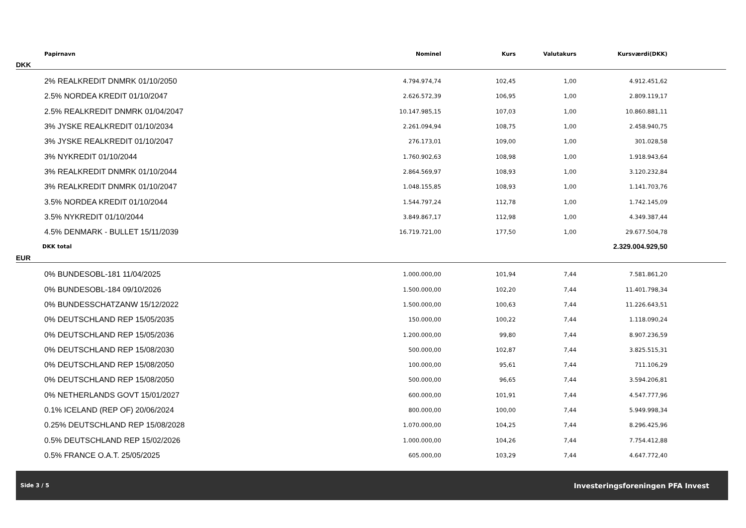| Papirnavn | Nominel | Kurs | Valutakurs | Kursværdi(DKK) | |
| --- | --- | --- | --- | --- | --- |
| DKK | | | | | |
| 2% REALKREDIT DNMRK 01/10/2050 | 4.794.974,74 | 102,45 | 1,00 | 4.912.451,62 | |
| 2.5% NORDEA KREDIT 01/10/2047 | 2.626.572,39 | 106,95 | 1,00 | 2.809.119,17 | |
| 2.5% REALKREDIT DNMRK 01/04/2047 | 10.147.985,15 | 107,03 | 1,00 | 10.860.881,11 | |
| 3% JYSKE REALKREDIT 01/10/2034 | 2.261.094,94 | 108,75 | 1,00 | 2.458.940,75 | |
| 3% JYSKE REALKREDIT 01/10/2047 | 276.173,01 | 109,00 | 1,00 | 301.028,58 | |
| 3% NYKREDIT 01/10/2044 | 1.760.902,63 | 108,98 | 1,00 | 1.918.943,64 | |
| 3% REALKREDIT DNMRK 01/10/2044 | 2.864.569,97 | 108,93 | 1,00 | 3.120.232,84 | |
| 3% REALKREDIT DNMRK 01/10/2047 | 1.048.155,85 | 108,93 | 1,00 | 1.141.703,76 | |
| 3.5% NORDEA KREDIT 01/10/2044 | 1.544.797,24 | 112,78 | 1,00 | 1.742.145,09 | |
| 3.5% NYKREDIT 01/10/2044 | 3.849.867,17 | 112,98 | 1,00 | 4.349.387,44 | |
| 4.5% DENMARK - BULLET 15/11/2039 | 16.719.721,00 | 177,50 | 1,00 | 29.677.504,78 | |
| DKK total | | | | 2.329.004.929,50 | |
| EUR | | | | | |
| 0% BUNDESOBL-181 11/04/2025 | 1.000.000,00 | 101,94 | 7,44 | 7.581.861,20 | |
| 0% BUNDESOBL-184 09/10/2026 | 1.500.000,00 | 102,20 | 7,44 | 11.401.798,34 | |
| 0% BUNDESSCHATZANW 15/12/2022 | 1.500.000,00 | 100,63 | 7,44 | 11.226.643,51 | |
| 0% DEUTSCHLAND REP 15/05/2035 | 150.000,00 | 100,22 | 7,44 | 1.118.090,24 | |
| 0% DEUTSCHLAND REP 15/05/2036 | 1.200.000,00 | 99,80 | 7,44 | 8.907.236,59 | |
| 0% DEUTSCHLAND REP 15/08/2030 | 500.000,00 | 102,87 | 7,44 | 3.825.515,31 | |
| 0% DEUTSCHLAND REP 15/08/2050 | 100.000,00 | 95,61 | 7,44 | 711.106,29 | |
| 0% DEUTSCHLAND REP 15/08/2050 | 500.000,00 | 96,65 | 7,44 | 3.594.206,81 | |
| 0% NETHERLANDS GOVT 15/01/2027 | 600.000,00 | 101,91 | 7,44 | 4.547.777,96 | |
| 0.1% ICELAND (REP OF) 20/06/2024 | 800.000,00 | 100,00 | 7,44 | 5.949.998,34 | |
| 0.25% DEUTSCHLAND REP 15/08/2028 | 1.070.000,00 | 104,25 | 7,44 | 8.296.425,96 | |
| 0.5% DEUTSCHLAND REP 15/02/2026 | 1.000.000,00 | 104,26 | 7,44 | 7.754.412,88 | |
| 0.5% FRANCE O.A.T. 25/05/2025 | 605.000,00 | 103,29 | 7,44 | 4.647.772,40 | |
Side 3 / 5 Investeringsforeningen PFA Invest